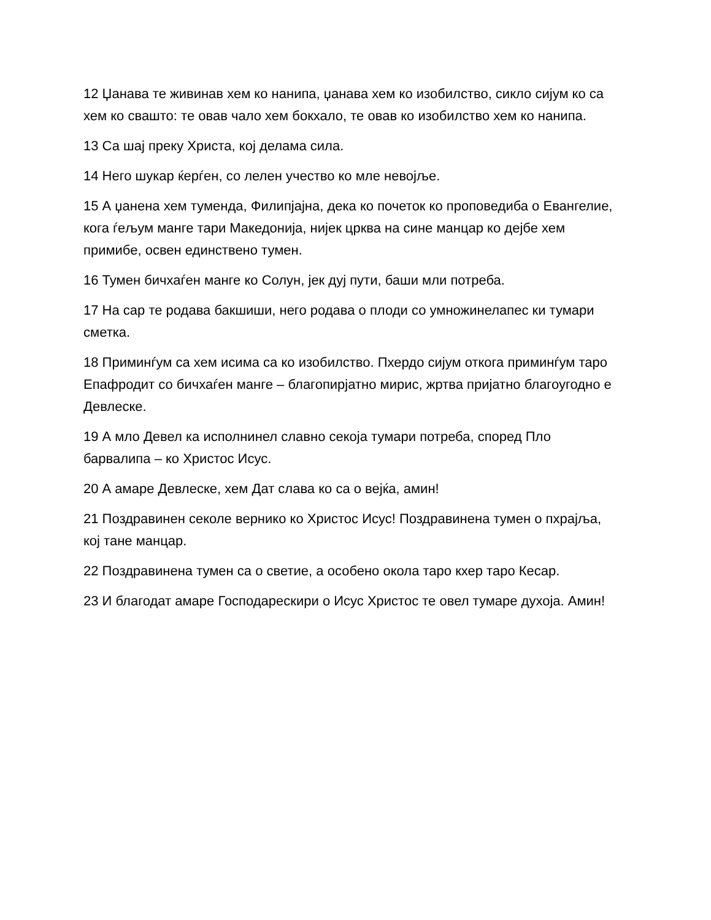12 Џанава те живинав хем ко нанипа, џанава хем ко изобилство, сикло сијум ко са хем ко свашто: те овав чало хем бокхало, те овав ко изобилство хем ко нанипа.
13 Са шај преку Христа, кој делама сила.
14 Него шукар ќерѓен, со лелен учество ко мле невојље.
15 А џанена хем туменда, Филипјајна, дека ко почеток ко проповедиба о Евангелие, кога ѓељум манге тари Македонија, нијек црква на сине манцар ко дејбе хем примибе, освен единствено тумен.
16 Тумен бичхаѓен манге ко Солун, јек дуј пути, баши мли потреба.
17 На сар те родава бакшиши, него родава о плоди со умножинелапес ки тумари сметка.
18 Приминѓум са хем исима са ко изобилство. Пхердо сијум откога приминѓум таро Епафродит со бичхаѓен манге – благопирјатно мирис, жртва пријатно благоугодно е Девлеске.
19 А мло Девел ка исполнинел славно секоја тумари потреба, според Пло барвалипа – ко Христос Исус.
20 А амаре Девлеске, хем Дат слава ко са о вејќа, амин!
21 Поздравинен секоле вернико ко Христос Исус! Поздравинена тумен о пхрајља, кој тане манцар.
22 Поздравинена тумен са о светие, а особено окола таро кхер таро Кесар.
23 И благодат амаре Господарескири о Исус Христос те овел тумаре духоја. Амин!